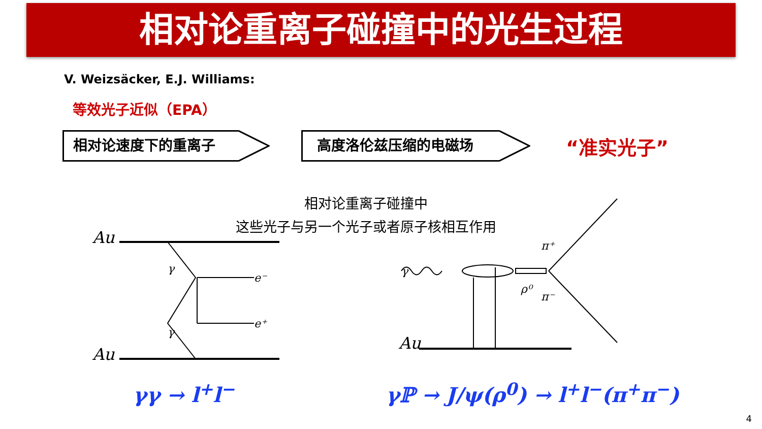相对论重离子碰撞中的光生过程
V. Weizsäcker, E.J. Williams:
等效光子近似（EPA）
相对论速度下的重离子 高度洛伦兹压缩的电磁场
“准实光子”
相对论重离子碰撞中
这些光子与另一个光子或者原子核相互作用
Au
Au
Au
γ
γ
e⁻
e⁺
γ
π⁺
π⁻
ρ⁰
γγ → l<sup>+</sup>l<sup>−</sup> γℙ → J/ψ(ρ<sup>0</sup>) → l<sup>+</sup>l<sup>−</sup>(π<sup>+</sup>π<sup>−</sup>)
4